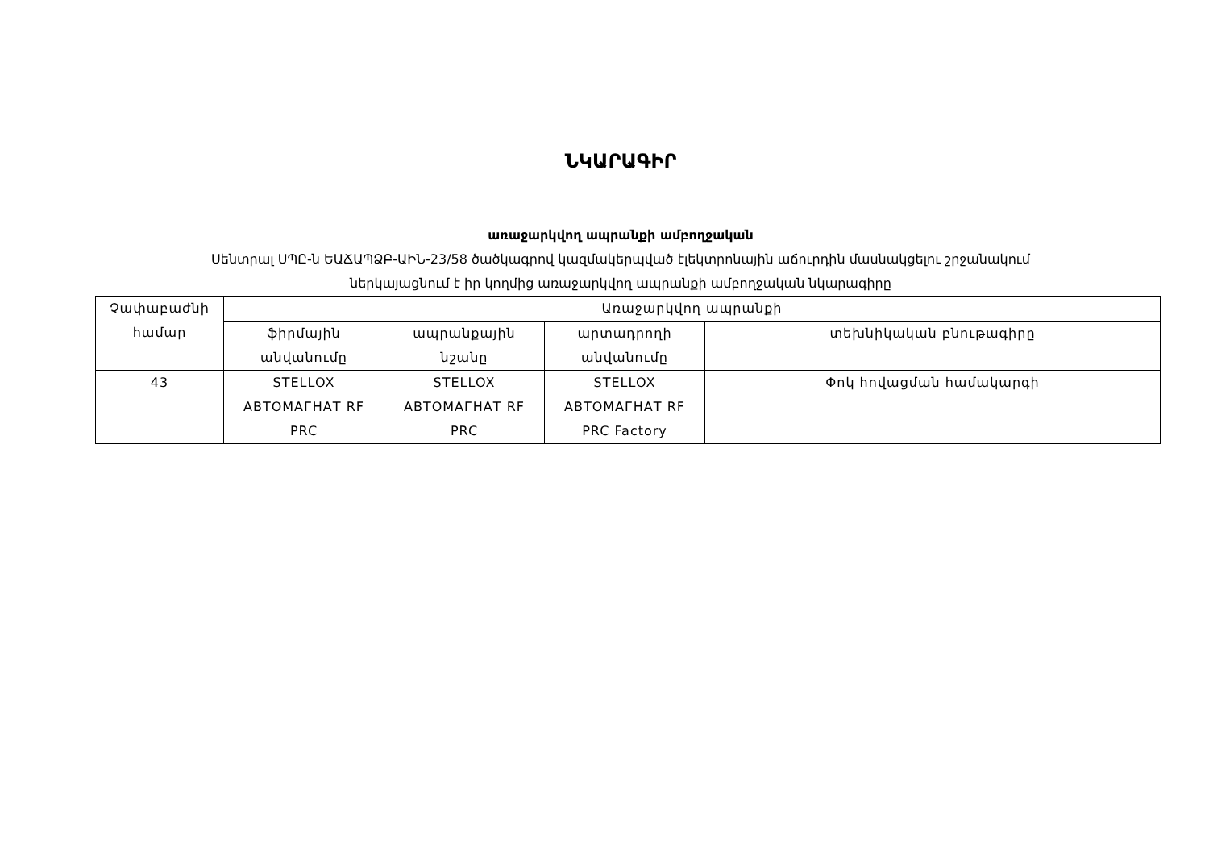ՆԿԱՐԱԳԻՐ
առաջարկվող ապրանքի ամբողջական
Սենտրալ ՍՊԸ-ն ԵԱՃԱՊՁԲ-ԱԻՆ-23/58 ծածկագրով կազմակերպված էլեկտրոնային աճուրդին մասնակցելու շրջանակում
ներկայացնում է իր կողմից առաջարկվող ապրանքի ամբողջական նկարագիրը
| Չափաբաժնի համար | Առաջարկվող ապրանքի | | | |
| --- | --- | --- | --- | --- |
| | ֆիրմային անվանումը | ապրանքային նշանը | արտադրողի անվանումը | տեխնիկական բնութագիրը |
| 43 | STELLOX АВТОМАГНАТ RF PRC | STELLOX АВТОМАГНАТ RF PRC | STELLOX АВТОМАГНАТ RF PRC Factory | Փոկ հովացման համակարգի |